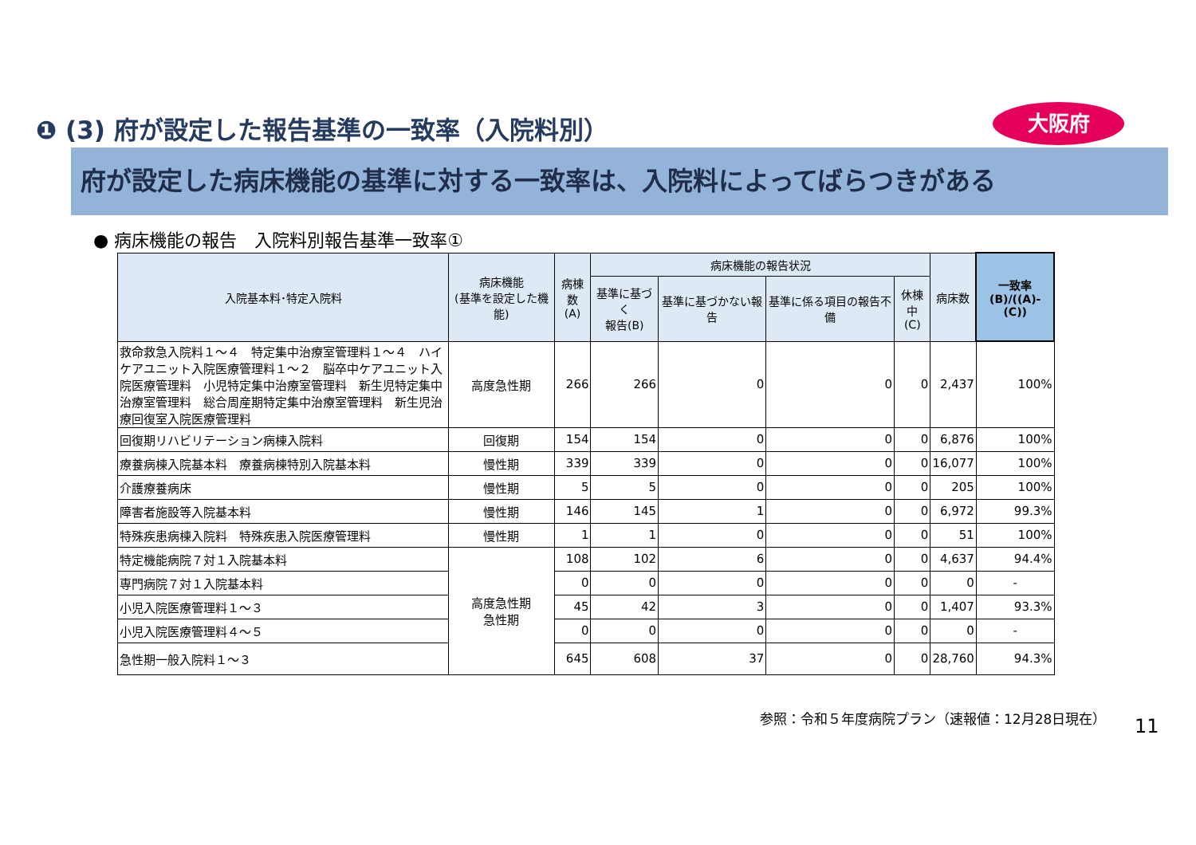❶ (3) 府が設定した報告基準の一致率（入院料別）
大阪府
府が設定した病床機能の基準に対する一致率は、入院料によってばらつきがある
● 病床機能の報告　入院料別報告基準一致率①
| 入院基本料･特定入院料 | 病床機能 (基準を設定した機能) | 病棟数 (A) | 病床機能の報告状況 | | | | 病床数 | 一致率 (B)/((A)-(C)) |
| --- | --- | --- | --- | --- | --- | --- | --- | --- |
| | | | 基準に基づく 報告(B) | 基準に基づかない報告 | 基準に係る項目の報告不備 | 休棟中 (C) | | |
| 救命救急入院料１～４ 特定集中治療室管理料１～４ ハイケアユニット入院医療管理料１～２ 脳卒中ケアユニット入院医療管理料 小児特定集中治療室管理料 新生児特定集中治療室管理料 総合周産期特定集中治療室管理料 新生児治療回復室入院医療管理料 | 高度急性期 | 266 | 266 | 0 | 0 | 0 | 2,437 | 100% |
| 回復期リハビリテーション病棟入院料 | 回復期 | 154 | 154 | 0 | 0 | 0 | 6,876 | 100% |
| 療養病棟入院基本料 療養病棟特別入院基本料 | 慢性期 | 339 | 339 | 0 | 0 | 0 | 16,077 | 100% |
| 介護療養病床 | 慢性期 | 5 | 5 | 0 | 0 | 0 | 205 | 100% |
| 障害者施設等入院基本料 | 慢性期 | 146 | 145 | 1 | 0 | 0 | 6,972 | 99.3% |
| 特殊疾患病棟入院料 特殊疾患入院医療管理料 | 慢性期 | 1 | 1 | 0 | 0 | 0 | 51 | 100% |
| 特定機能病院７対１入院基本料 | 高度急性期 急性期 | 108 | 102 | 6 | 0 | 0 | 4,637 | 94.4% |
| 専門病院７対１入院基本料 | | 0 | 0 | 0 | 0 | 0 | 0 | - |
| 小児入院医療管理料１～３ | | 45 | 42 | 3 | 0 | 0 | 1,407 | 93.3% |
| 小児入院医療管理料４～５ | | 0 | 0 | 0 | 0 | 0 | 0 | - |
| 急性期一般入院料１～３ | | 645 | 608 | 37 | 0 | 0 | 28,760 | 94.3% |
参照：令和５年度病院プラン（速報値：12月28日現在）
11